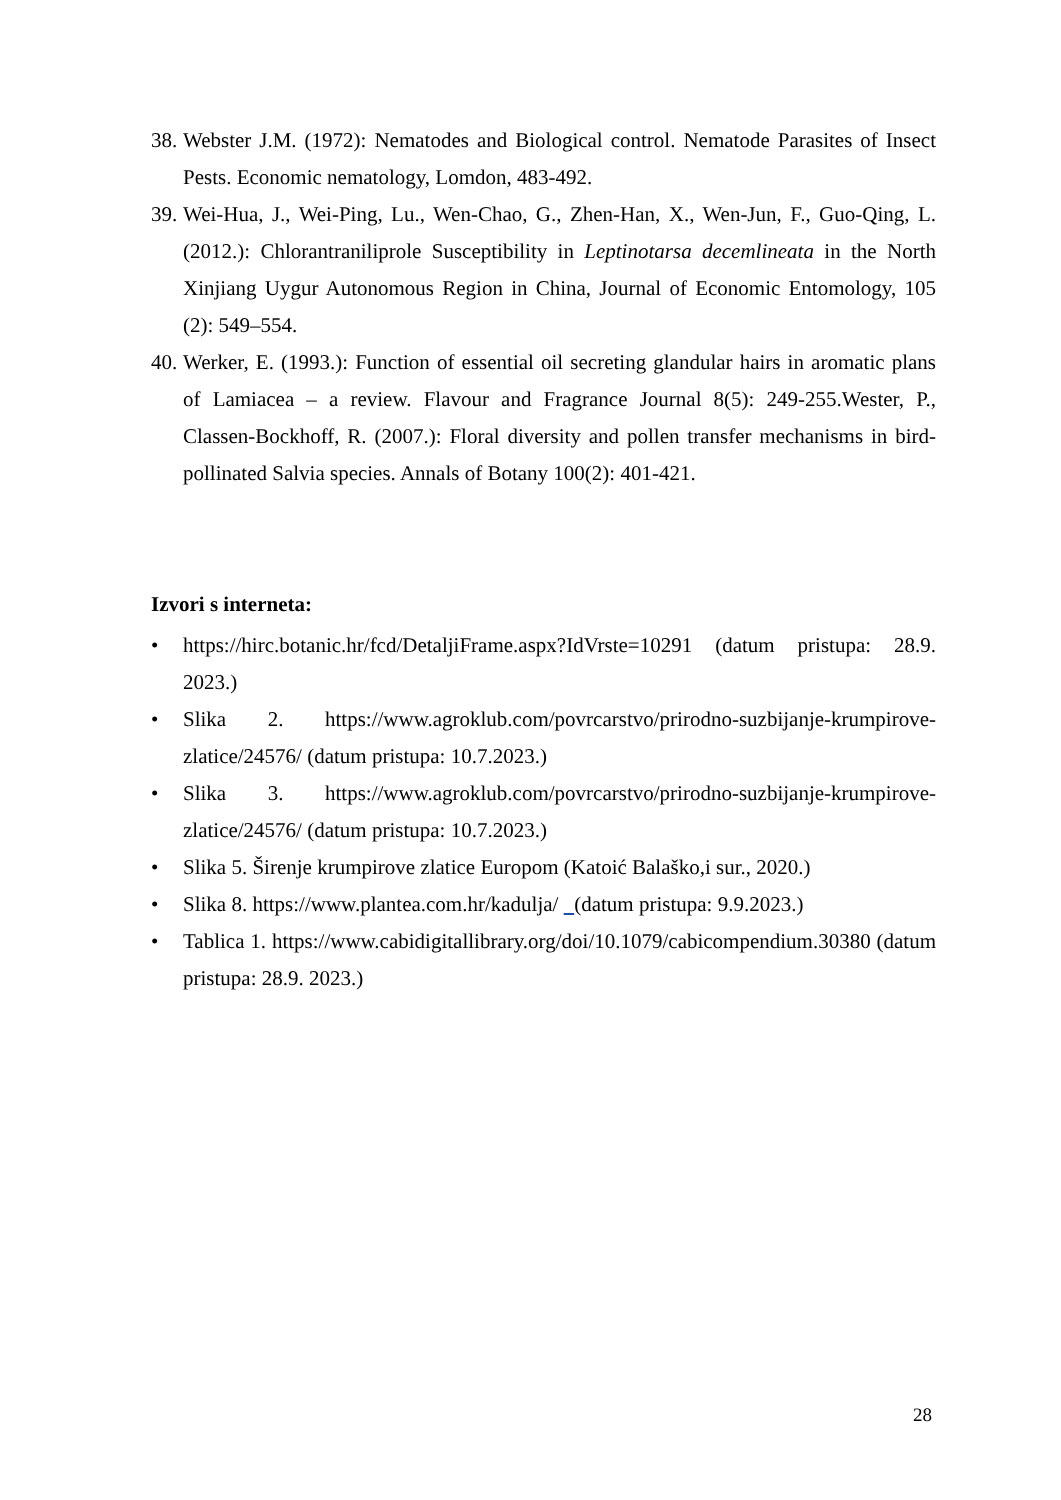38. Webster J.M. (1972): Nematodes and Biological control. Nematode Parasites of Insect Pests. Economic nematology, Lomdon, 483-492.
39. Wei-Hua, J., Wei-Ping, Lu., Wen-Chao, G., Zhen-Han, X., Wen-Jun, F., Guo-Qing, L. (2012.): Chlorantraniliprole Susceptibility in Leptinotarsa decemlineata in the North Xinjiang Uygur Autonomous Region in China, Journal of Economic Entomology, 105 (2): 549–554.
40. Werker, E. (1993.): Function of essential oil secreting glandular hairs in aromatic plans of Lamiacea – a review. Flavour and Fragrance Journal 8(5): 249-255.Wester, P., Classen-Bockhoff, R. (2007.): Floral diversity and pollen transfer mechanisms in bird-pollinated Salvia species. Annals of Botany 100(2): 401-421.
Izvori s interneta:
• https://hirc.botanic.hr/fcd/DetaljiFrame.aspx?IdVrste=10291 (datum pristupa: 28.9. 2023.)
• Slika 2. https://www.agroklub.com/povrcarstvo/prirodno-suzbijanje-krumpirove-zlatice/24576/ (datum pristupa: 10.7.2023.)
• Slika 3. https://www.agroklub.com/povrcarstvo/prirodno-suzbijanje-krumpirove-zlatice/24576/ (datum pristupa: 10.7.2023.)
• Slika 5. Širenje krumpirove zlatice Europom (Katoić Balaško,i sur., 2020.)
• Slika 8. https://www.plantea.com.hr/kadulja/ (datum pristupa: 9.9.2023.)
• Tablica 1. https://www.cabidigitallibrary.org/doi/10.1079/cabicompendium.30380 (datum pristupa: 28.9. 2023.)
28